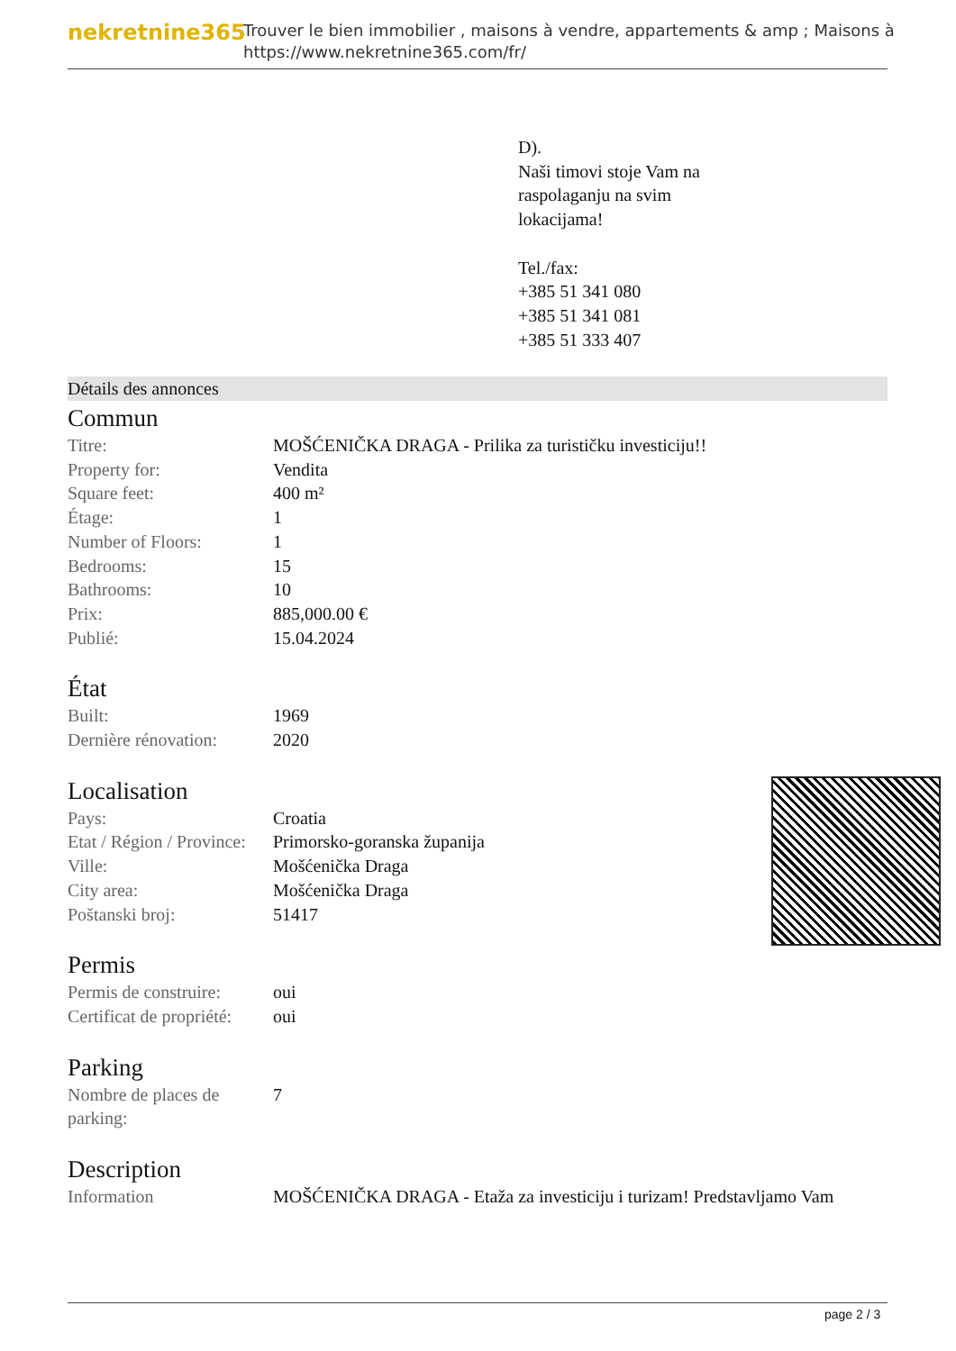nekretnine365
Trouver le bien immobilier , maisons à vendre, appartements & amp ; Maisons à
https://www.nekretnine365.com/fr/
D).
Naši timovi stoje Vam na
raspolaganju na svim
lokacijama!
Tel./fax:
+385 51 341 080
+385 51 341 081
+385 51 333 407
Détails des annonces
Commun
| Titre: | MOŠĆENIČKA DRAGA - Prilika za turističku investiciju!! |
| Property for: | Vendita |
| Square feet: | 400 m² |
| Étage: | 1 |
| Number of Floors: | 1 |
| Bedrooms: | 15 |
| Bathrooms: | 10 |
| Prix: | 885,000.00 € |
| Publié: | 15.04.2024 |
État
| Built: | 1969 |
| Dernière rénovation: | 2020 |
Localisation
| Pays: | Croatia |
| Etat / Région / Province: | Primorsko-goranska županija |
| Ville: | Mošćenička Draga |
| City area: | Mošćenička Draga |
| Poštanski broj: | 51417 |
Permis
| Permis de construire: | oui |
| Certificat de propriété: | oui |
Parking
| Nombre de places de parking: | 7 |
Description
| Information | MOŠĆENIČKA DRAGA - Etaža za investiciju i turizam! Predstavljamo Vam |
page 2 / 3